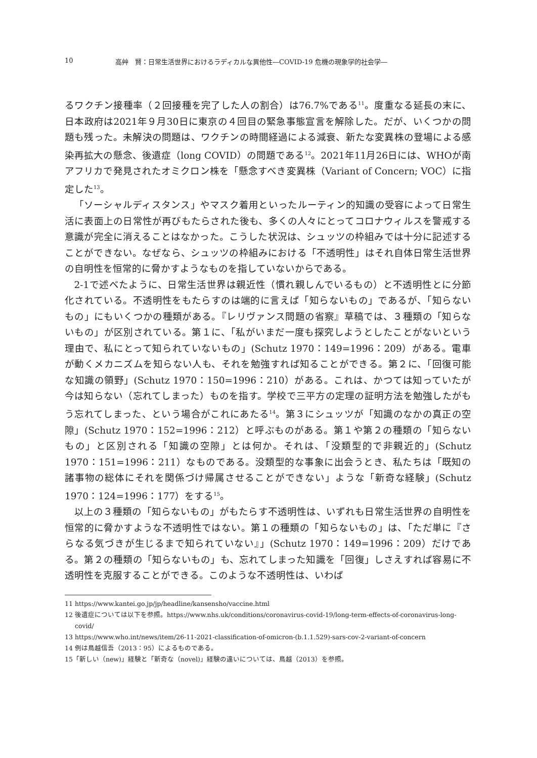10 高艸　賢：日常生活世界におけるラディカルな異他性―COVID-19 危機の現象学的社会学―
るワクチン接種率（２回接種を完了した人の割合）は76.7%である<sup>11</sup>。度重なる延長の末に、日本政府は2021年９月30日に東京の４回目の緊急事態宣言を解除した。だが、いくつかの問題も残った。未解決の問題は、ワクチンの時間経過による減衰、新たな変異株の登場による感染再拡大の懸念、後遺症（long COVID）の問題である<sup>12</sup>。2021年11月26日には、WHOが南アフリカで発見されたオミクロン株を「懸念すべき変異株（Variant of Concern; VOC）に指定した<sup>13</sup>。
「ソーシャルディスタンス」やマスク着用といったルーティン的知識の受容によって日常生活に表面上の日常性が再びもたらされた後も、多くの人々にとってコロナウィルスを警戒する意識が完全に消えることはなかった。こうした状況は、シュッツの枠組みでは十分に記述することができない。なぜなら、シュッツの枠組みにおける「不透明性」はそれ自体日常生活世界の自明性を恒常的に脅かすようなものを指していないからである。
2-1で述べたように、日常生活世界は親近性（慣れ親しんでいるもの）と不透明性とに分節化されている。不透明性をもたらすのは端的に言えば「知らないもの」であるが、「知らないもの」にもいくつかの種類がある。『レリヴァンス問題の省察』草稿では、３種類の「知らないもの」が区別されている。第１に、「私がいまだ一度も探究しようとしたことがないという理由で、私にとって知られていないもの」(Schutz 1970：149=1996：209）がある。電車が動くメカニズムを知らない人も、それを勉強すれば知ることができる。第２に、「回復可能な知識の領野」(Schutz 1970：150=1996：210）がある。これは、かつては知っていたが今は知らない（忘れてしまった）ものを指す。学校で三平方の定理の証明方法を勉強したがもう忘れてしまった、という場合がこれにあたる<sup>14</sup>。第３にシュッツが「知識のなかの真正の空隙」(Schutz 1970：152=1996：212）と呼ぶものがある。第１や第２の種類の「知らないもの」と区別される「知識の空隙」とは何か。それは、「没類型的で非親近的」(Schutz 1970：151=1996：211）なものである。没類型的な事象に出会うとき、私たちは「既知の諸事物の総体にそれを関係づけ帰属させることができない」ような「新奇な経験」(Schutz 1970：124=1996：177）をする<sup>15</sup>。
以上の３種類の「知らないもの」がもたらす不透明性は、いずれも日常生活世界の自明性を恒常的に脅かすような不透明性ではない。第１の種類の「知らないもの」は、「ただ単に『さらなる気づきが生じるまで知られていない』」(Schutz 1970：149=1996：209）だけである。第２の種類の「知らないもの」も、忘れてしまった知識を「回復」しさえすれば容易に不透明性を克服することができる。このような不透明性は、いわば
11 https://www.kantei.go.jp/jp/headline/kansensho/vaccine.html
12 後遺症については以下を参照。https://www.nhs.uk/conditions/coronavirus-covid-19/long-term-effects-of-coronavirus-long-covid/
13 https://www.who.int/news/item/26-11-2021-classification-of-omicron-(b.1.1.529)-sars-cov-2-variant-of-concern
14 例は鳥越信吾（2013：95）によるものである。
15「新しい（new)」経験と「新奇な（novel)」経験の違いについては、鳥越（2013）を参照。